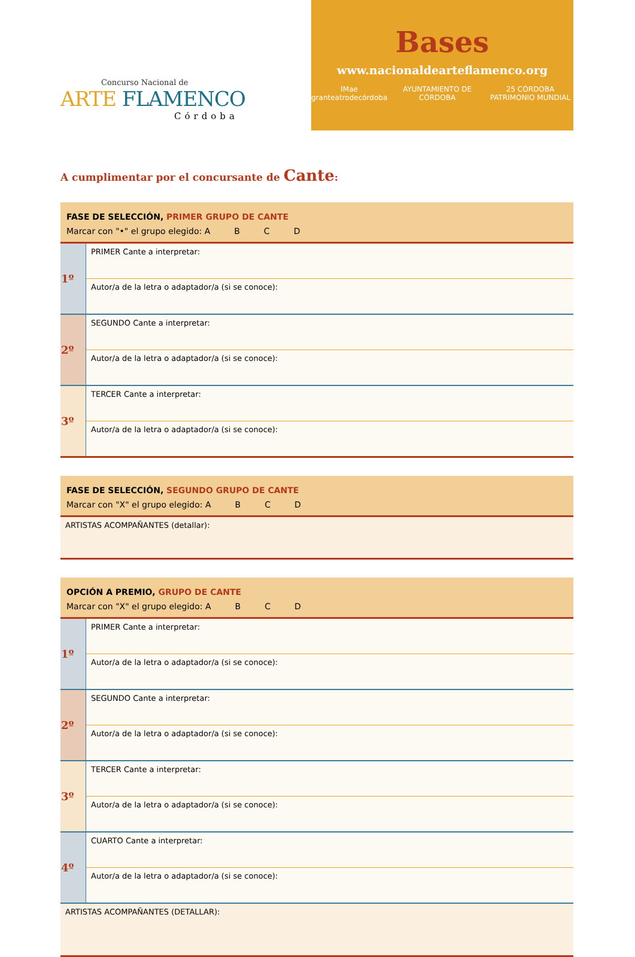Concurso Nacional de
ARTE FLAMENCO
Córdoba
Bases
www.nacionaldearteflamenco.org
IMae granteatrodecórdoba AYUNTAMIENTO DE CÓRDOBA 25 CÓRDOBA PATRIMONIO MUNDIAL
A cumplimentar por el concursante de Cante:
FASE DE SELECCIÓN, PRIMER GRUPO DE CANTE
Marcar con "•" el grupo elegido: A B C D
| 1º | PRIMER Cante a interpretar: |
| | Autor/a de la letra o adaptador/a (si se conoce): |
| 2º | SEGUNDO Cante a interpretar: |
| | Autor/a de la letra o adaptador/a (si se conoce): |
| 3º | TERCER Cante a interpretar: |
| | Autor/a de la letra o adaptador/a (si se conoce): |
FASE DE SELECCIÓN, SEGUNDO GRUPO DE CANTE
Marcar con "X" el grupo elegido: A B C D
ARTISTAS ACOMPAÑANTES (detallar):
OPCIÓN A PREMIO, GRUPO DE CANTE
Marcar con "X" el grupo elegido: A B C D
| 1º | PRIMER Cante a interpretar: |
| | Autor/a de la letra o adaptador/a (si se conoce): |
| 2º | SEGUNDO Cante a interpretar: |
| | Autor/a de la letra o adaptador/a (si se conoce): |
| 3º | TERCER Cante a interpretar: |
| | Autor/a de la letra o adaptador/a (si se conoce): |
| 4º | CUARTO Cante a interpretar: |
| | Autor/a de la letra o adaptador/a (si se conoce): |
ARTISTAS ACOMPAÑANTES (DETALLAR):